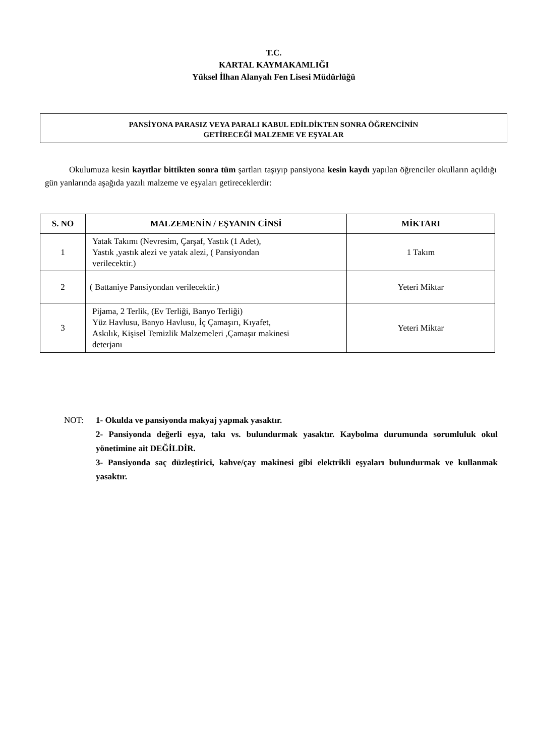T.C.
KARTAL KAYMAKAMLIĞI
Yüksel İlhan Alanyalı Fen Lisesi Müdürlüğü
PANSİYONA PARASIZ VEYA PARALI KABUL EDİLDİKTEN SONRA ÖĞRENCİNİN
GETİRECEĞİ MALZEME VE EŞYALAR
Okulumuza kesin kayıtlar bittikten sonra tüm şartları taşıyıp pansiyona kesin kaydı yapılan öğrenciler okulların açıldığı gün yanlarında aşağıda yazılı malzeme ve eşyaları getireceklerdir:
| S. NO | MALZEMENİN / EŞYANIN CİNSİ | MİKTARI |
| --- | --- | --- |
| 1 | Yatak Takımı (Nevresim, Çarşaf, Yastık (1 Adet), Yastık ,yastık alezi ve yatak alezi, ( Pansiyondan verilecektir.) | 1 Takım |
| 2 | ( Battaniye Pansiyondan verilecektir.) | Yeteri Miktar |
| 3 | Pijama, 2 Terlik, (Ev Terliği, Banyo Terliği) Yüz Havlusu, Banyo Havlusu, İç Çamaşırı, Kıyafet, Askılık, Kişisel Temizlik Malzemeleri ,Çamaşır makinesi deterjanı | Yeteri Miktar |
NOT: 1- Okulda ve pansiyonda makyaj yapmak yasaktır.
2- Pansiyonda değerli eşya, takı vs. bulundurmak yasaktır. Kaybolma durumunda sorumluluk okul yönetimine ait DEĞİLDİR.
3- Pansiyonda saç düzleştirici, kahve/çay makinesi gibi elektrikli eşyaları bulundurmak ve kullanmak yasaktır.